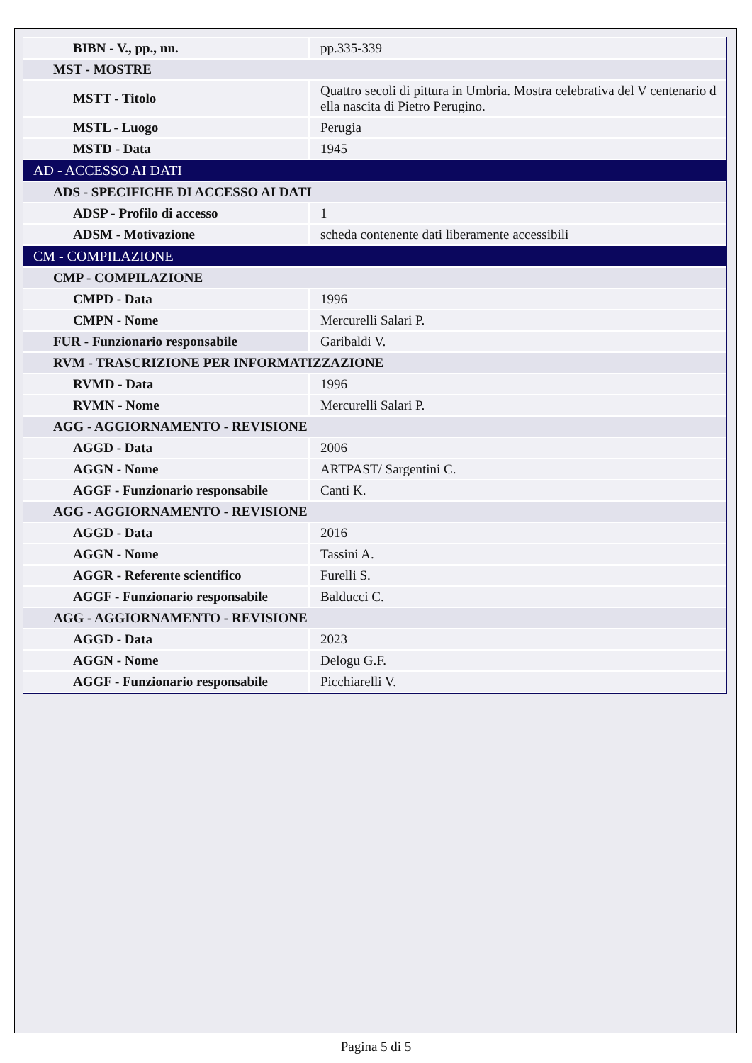| BIBN - V., pp., nn. | pp.335-339 |
| MST - MOSTRE | |
| MSTT - Titolo | Quattro secoli di pittura in Umbria. Mostra celebrativa del V centenario d ella nascita di Pietro Perugino. |
| MSTL - Luogo | Perugia |
| MSTD - Data | 1945 |
| AD - ACCESSO AI DATI | |
| ADS - SPECIFICHE DI ACCESSO AI DATI | |
| ADSP - Profilo di accesso | 1 |
| ADSM - Motivazione | scheda contenente dati liberamente accessibili |
| CM - COMPILAZIONE | |
| CMP - COMPILAZIONE | |
| CMPD - Data | 1996 |
| CMPN - Nome | Mercurelli Salari P. |
| FUR - Funzionario responsabile | Garibaldi V. |
| RVM - TRASCRIZIONE PER INFORMATIZZAZIONE | |
| RVMD - Data | 1996 |
| RVMN - Nome | Mercurelli Salari P. |
| AGG - AGGIORNAMENTO - REVISIONE | |
| AGGD - Data | 2006 |
| AGGN - Nome | ARTPAST/ Sargentini C. |
| AGGF - Funzionario responsabile | Canti K. |
| AGG - AGGIORNAMENTO - REVISIONE | |
| AGGD - Data | 2016 |
| AGGN - Nome | Tassini A. |
| AGGR - Referente scientifico | Furelli S. |
| AGGF - Funzionario responsabile | Balducci C. |
| AGG - AGGIORNAMENTO - REVISIONE | |
| AGGD - Data | 2023 |
| AGGN - Nome | Delogu G.F. |
| AGGF - Funzionario responsabile | Picchiarelli V. |
Pagina 5 di 5